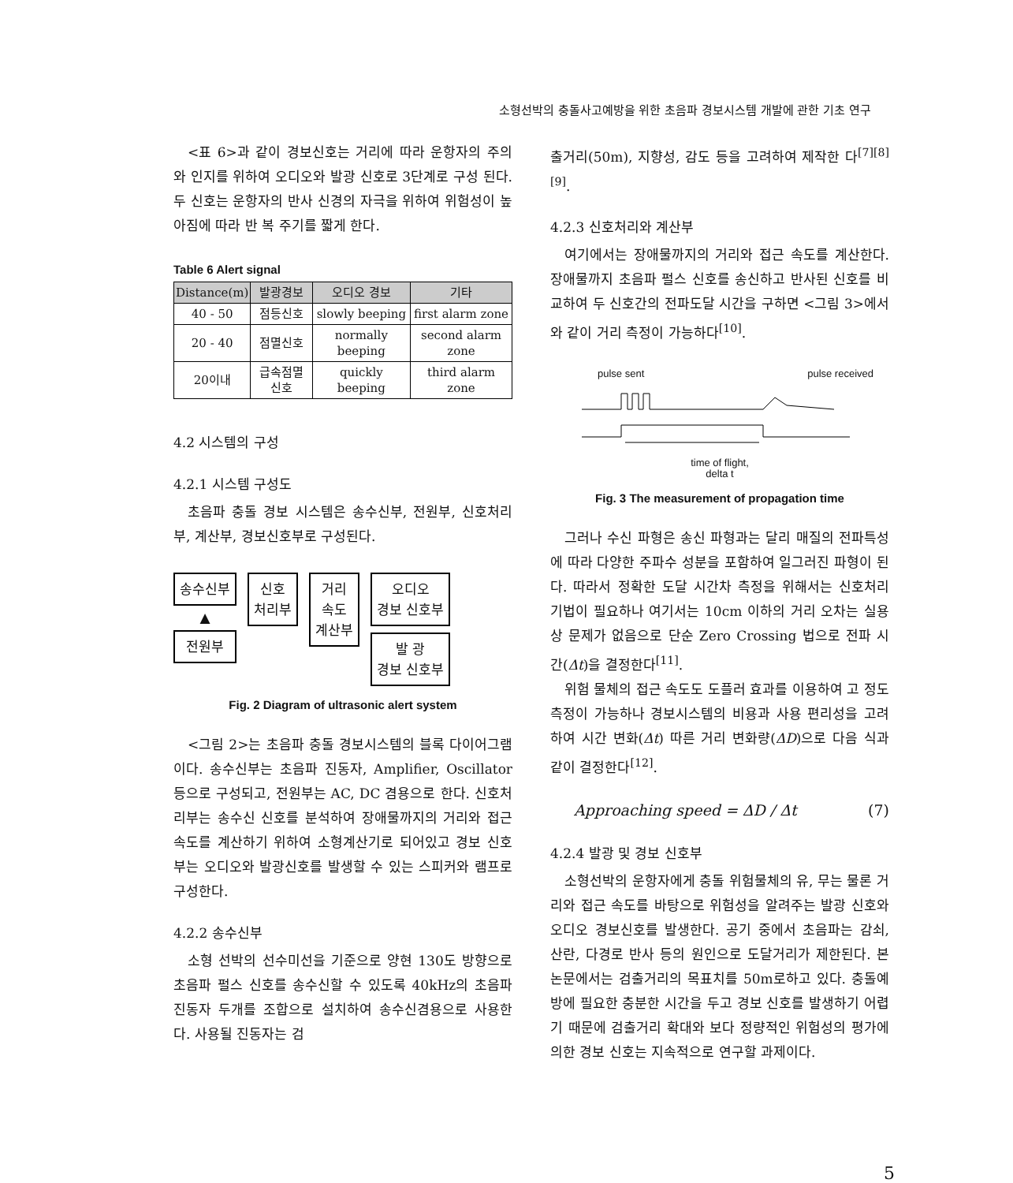소형선박의 충돌사고예방을 위한 초음파 경보시스템 개발에 관한 기초 연구
<표 6>과 같이 경보신호는 거리에 따라 운항자의 주의와 인지를 위하여 오디오와 발광 신호로 3단계로 구성 된다. 두 신호는 운항자의 반사 신경의 자극을 위하여 위험성이 높아짐에 따라 반 복 주기를 짧게 한다.
Table 6 Alert signal
| Distance(m) | 발광경보 | 오디오 경보 | 기타 |
| --- | --- | --- | --- |
| 40 - 50 | 점등신호 | slowly beeping | first alarm zone |
| 20 - 40 | 점멸신호 | normally beeping | second alarm zone |
| 20이내 | 급속점멸 신호 | quickly beeping | third alarm zone |
4.2 시스템의 구성
4.2.1 시스템 구성도
초음파 충돌 경보 시스템은 송수신부, 전원부, 신호처리부, 계산부, 경보신호부로 구성된다.
송수신부
▲
전원부
신호
처리부
거리
속도
계산부
오디오
경보 신호부
발 광
경보 신호부
Fig. 2 Diagram of ultrasonic alert system
<그림 2>는 초음파 충돌 경보시스템의 블록 다이어그램이다. 송수신부는 초음파 진동자, Amplifier, Oscillator 등으로 구성되고, 전원부는 AC, DC 겸용으로 한다. 신호처리부는 송수신 신호를 분석하여 장애물까지의 거리와 접근속도를 계산하기 위하여 소형계산기로 되어있고 경보 신호부는 오디오와 발광신호를 발생할 수 있는 스피커와 램프로 구성한다.
4.2.2 송수신부
소형 선박의 선수미선을 기준으로 양현 130도 방향으로 초음파 펄스 신호를 송수신할 수 있도록 40kHz의 초음파 진동자 두개를 조합으로 설치하여 송수신겸용으로 사용한다. 사용될 진동자는 검
출거리(50m), 지향성, 감도 등을 고려하여 제작한 다<sup>[7][8][9]</sup>.
4.2.3 신호처리와 계산부
여기에서는 장애물까지의 거리와 접근 속도를 계산한다. 장애물까지 초음파 펄스 신호를 송신하고 반사된 신호를 비교하여 두 신호간의 전파도달 시간을 구하면 <그림 3>에서와 같이 거리 측정이 가능하다<sup>[10]</sup>.
pulse sent pulse received
time of flight,
delta t
Fig. 3 The measurement of propagation time
그러나 수신 파형은 송신 파형과는 달리 매질의 전파특성에 따라 다양한 주파수 성분을 포함하여 일그러진 파형이 된다. 따라서 정확한 도달 시간차 측정을 위해서는 신호처리 기법이 필요하나 여기서는 10cm 이하의 거리 오차는 실용상 문제가 없음으로 단순 Zero Crossing 법으로 전파 시간(Δt)을 결정한다<sup>[11]</sup>.
위험 물체의 접근 속도도 도플러 효과를 이용하여 고 정도 측정이 가능하나 경보시스템의 비용과 사용 편리성을 고려하여 시간 변화(Δt) 따른 거리 변화량(ΔD)으로 다음 식과 같이 결정한다<sup>[12]</sup>.
Approaching speed = ΔD / Δt (7)
4.2.4 발광 및 경보 신호부
소형선박의 운항자에게 충돌 위험물체의 유, 무는 물론 거리와 접근 속도를 바탕으로 위험성을 알려주는 발광 신호와 오디오 경보신호를 발생한다. 공기 중에서 초음파는 감쇠, 산란, 다경로 반사 등의 원인으로 도달거리가 제한된다. 본 논문에서는 검출거리의 목표치를 50m로하고 있다. 충돌예방에 필요한 충분한 시간을 두고 경보 신호를 발생하기 어렵기 때문에 검출거리 확대와 보다 정량적인 위험성의 평가에 의한 경보 신호는 지속적으로 연구할 과제이다.
5